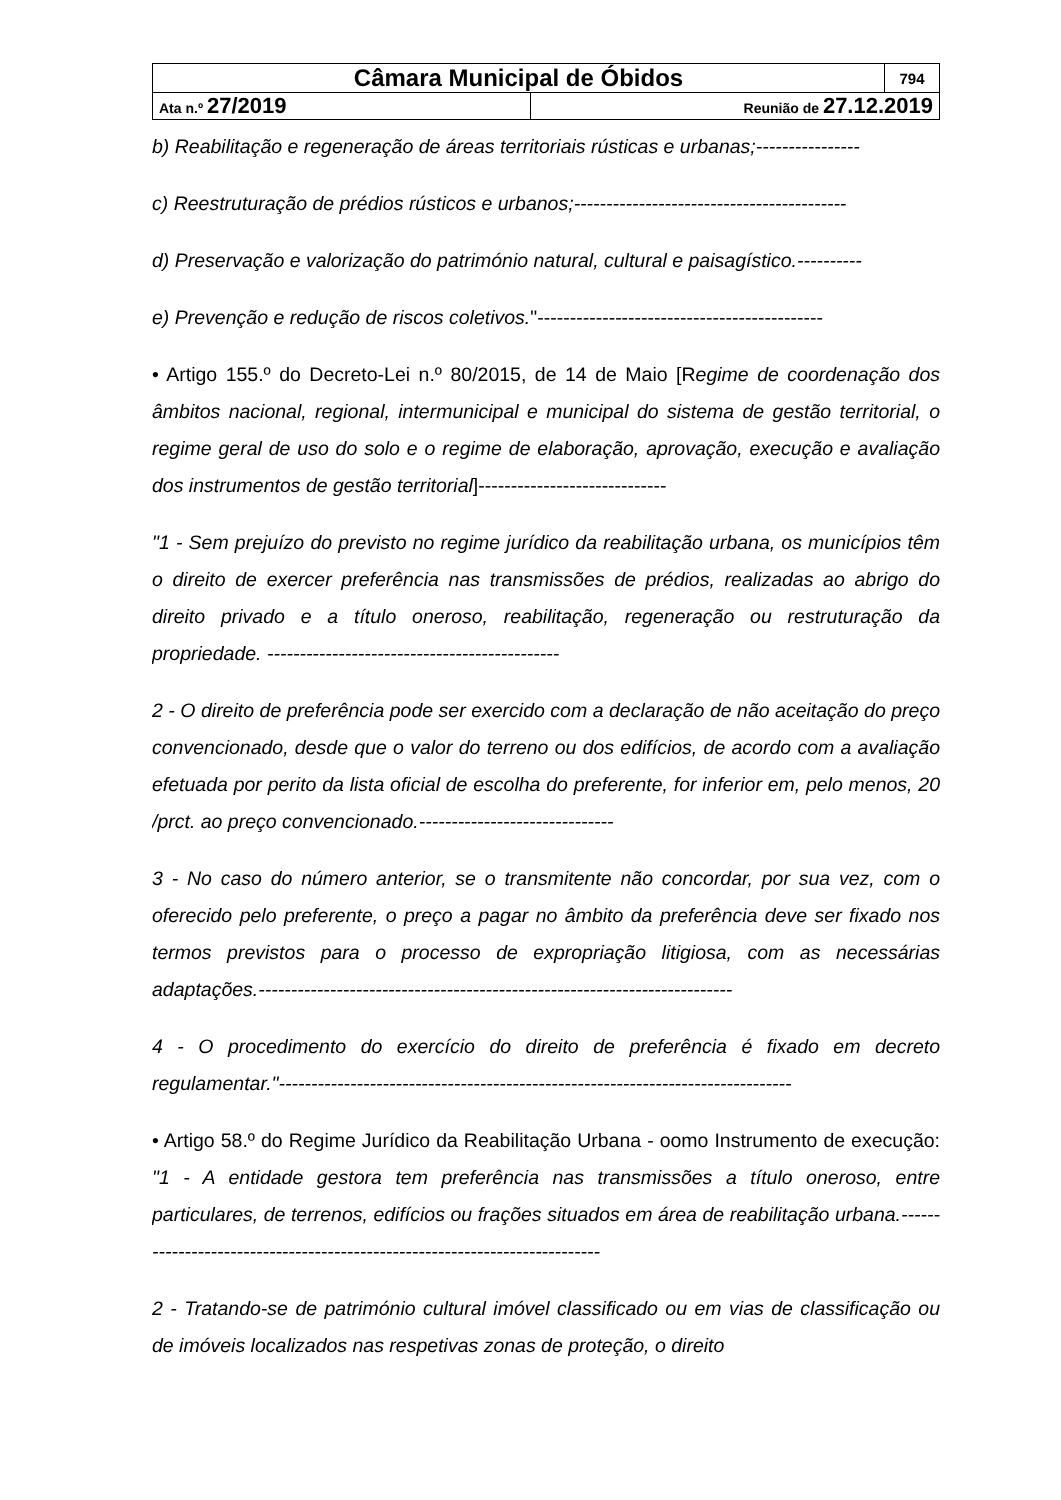| Câmara Municipal de Óbidos | | 794 |
| Ata n.º 27/2019 | Reunião de 27.12.2019 | |
b) Reabilitação e regeneração de áreas territoriais rústicas e urbanas;----------------
c) Reestruturação de prédios rústicos e urbanos;------------------------------------------
d) Preservação e valorização do património natural, cultural e paisagístico.----------
e) Prevenção e redução de riscos coletivos."--------------------------------------------
• Artigo 155.º do Decreto-Lei n.º 80/2015, de 14 de Maio [Regime de coordenação dos âmbitos nacional, regional, intermunicipal e municipal do sistema de gestão territorial, o regime geral de uso do solo e o regime de elaboração, aprovação, execução e avaliação dos instrumentos de gestão territorial]-----------------------------
"1 - Sem prejuízo do previsto no regime jurídico da reabilitação urbana, os municípios têm o direito de exercer preferência nas transmissões de prédios, realizadas ao abrigo do direito privado e a título oneroso, reabilitação, regeneração ou restruturação da propriedade. ---------------------------------------------
2 - O direito de preferência pode ser exercido com a declaração de não aceitação do preço convencionado, desde que o valor do terreno ou dos edifícios, de acordo com a avaliação efetuada por perito da lista oficial de escolha do preferente, for inferior em, pelo menos, 20 /prct. ao preço convencionado.------------------------------
3 - No caso do número anterior, se o transmitente não concordar, por sua vez, com o oferecido pelo preferente, o preço a pagar no âmbito da preferência deve ser fixado nos termos previstos para o processo de expropriação litigiosa, com as necessárias adaptações.-------------------------------------------------------------------------
4 - O procedimento do exercício do direito de preferência é fixado em decreto regulamentar."-------------------------------------------------------------------------------
• Artigo 58.º do Regime Jurídico da Reabilitação Urbana - oomo Instrumento de execução: "1 - A entidade gestora tem preferência nas transmissões a título oneroso, entre particulares, de terrenos, edifícios ou frações situados em área de reabilitação urbana.---------------------------------------------------------------------------
2 - Tratando-se de património cultural imóvel classificado ou em vias de classificação ou de imóveis localizados nas respetivas zonas de proteção, o direito